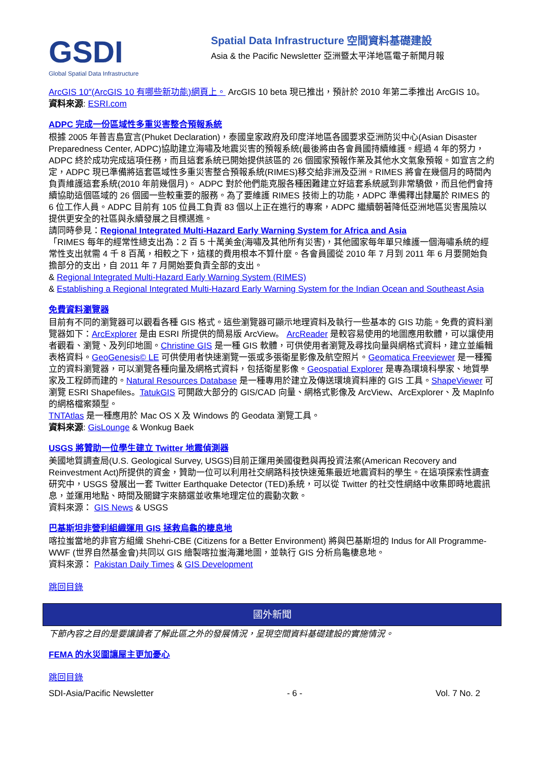GSDI
Global Spatial Data Infrastructure
Spatial Data Infrastructure 空間資料基礎建設
Asia & the Pacific Newsletter 亞洲暨太平洋地區電子新聞月報
ArcGIS 10″(ArcGIS 10 有哪些新功能)網頁上。 ArcGIS 10 beta 現已推出，預計於 2010 年第二季推出 ArcGIS 10。
資料來源: ESRI.com
ADPC 完成一份區域性多重災害整合預報系統
根據 2005 年普吉島宣言(Phuket Declaration)，泰國皇家政府及印度洋地區各國要求亞洲防災中心(Asian Disaster Preparedness Center, ADPC)協助建立海嘯及地震災害的預報系統(最後將由各會員國持續維護。經過 4 年的努力，ADPC 終於成功完成這項任務，而且這套系統已開始提供該區的 26 個國家預報作業及其他水文氣象預報。如宣言之約定，ADPC 現已準備將這套區域性多重災害整合預報系統(RIMES)移交給非洲及亞洲。RIMES 將會在幾個月的時間內負責維護這套系統(2010 年前幾個月)。 ADPC 對於他們能克服各種困難建立好這套系統感到非常驕傲，而且他們會持續協助這個區域的 26 個國一些較重要的服務。為了要維護 RIMES 技術上的功能，ADPC 準備釋出隸屬於 RIMES 的 6 位工作人員。ADPC 目前有 105 位員工負責 83 個以上正在進行的專案，ADPC 繼續朝著降低亞洲地區災害風險以提供更安全的社區與永續發展之目標邁進。
請同時參見：Regional Integrated Multi-Hazard Early Warning System for Africa and Asia
「RIMES 每年的經常性總支出為：2 百 5 十萬美金(海嘯及其他所有災害)，其他國家每年單只維護一個海嘯系統的經常性支出就需 4 千 8 百萬，相較之下，這樣的費用根本不算什麼。各會員國從 2010 年 7 月到 2011 年 6 月要開始負擔部分的支出，自 2011 年 7 月開始要負責全部的支出。
& Regional Integrated Multi-Hazard Early Warning System (RIMES)
& Establishing a Regional Integrated Multi-Hazard Early Warning System for the Indian Ocean and Southeast Asia
免費資料瀏覽器
目前有不同的瀏覽器可以觀看各種 GIS 格式。這些瀏覽器可顯示地理資料及執行一些基本的 GIS 功能。免費的資料瀏覽器如下：ArcExplorer 是由 ESRI 所提供的簡易版 ArcView。 ArcReader 是較容易使用的地圖應用軟體，可以讓使用者觀看、瀏覽、及列印地圖。Christine GIS 是一種 GIS 軟體，可供使用者瀏覽及尋找向量與網格式資料，建立並編輯表格資料。GeoGenesis© LE 可供使用者快速瀏覽一張或多張衛星影像及航空照片。Geomatica Freeviewer 是一種獨立的資料瀏覽器，可以瀏覽各種向量及網格式資料，包括衛星影像。Geospatial Explorer 是專為環境科學家、地質學家及工程師而建的。Natural Resources Database 是一種專用於建立及傳送環境資料庫的 GIS 工具。ShapeViewer 可瀏覽 ESRI Shapefiles。TatukGIS 可開啟大部分的 GIS/CAD 向量、網格式影像及 ArcView、ArcExplorer、及 MapInfo 的網格檔案類型。
TNTAtlas 是一種應用於 Mac OS X 及 Windows 的 Geodata 瀏覽工具。
資料來源: GisLounge & Wonkug Baek
USGS 將贊助一位學生建立 Twitter 地震偵測器
美國地質調查局(U.S. Geological Survey, USGS)目前正運用美國復甦與再投資法案(American Recovery and Reinvestment Act)所提供的資金，贊助一位可以利用社交網路科技快速蒐集最近地震資料的學生。在這項探索性調查研究中，USGS 發展出一套 Twitter Earthquake Detector (TED)系統，可以從 Twitter 的社交性網絡中收集即時地震訊息，並運用地點、時間及關鍵字來篩選並收集地理定位的震動次數。
資料來源： GIS News & USGS
巴基斯坦非營利組織運用 GIS 拯救烏龜的棲息地
喀拉蚩當地的非官方組織 Shehri-CBE (Citizens for a Better Environment) 將與巴基斯坦的 Indus for All Programme-WWF (世界自然基金會)共同以 GIS 繪製喀拉蚩海灘地圖，並執行 GIS 分析烏龜棲息地。
資料來源： Pakistan Daily Times & GIS Development
跳回目錄
國外新聞
下節內容之目的是要讓讀者了解此區之外的發展情況，呈現空間資料基礎建設的實施情況。
FEMA 的水災圖讓屋主更加憂心
跳回目錄
SDI-Asia/Pacific Newsletter - 6 - Vol. 7 No. 2